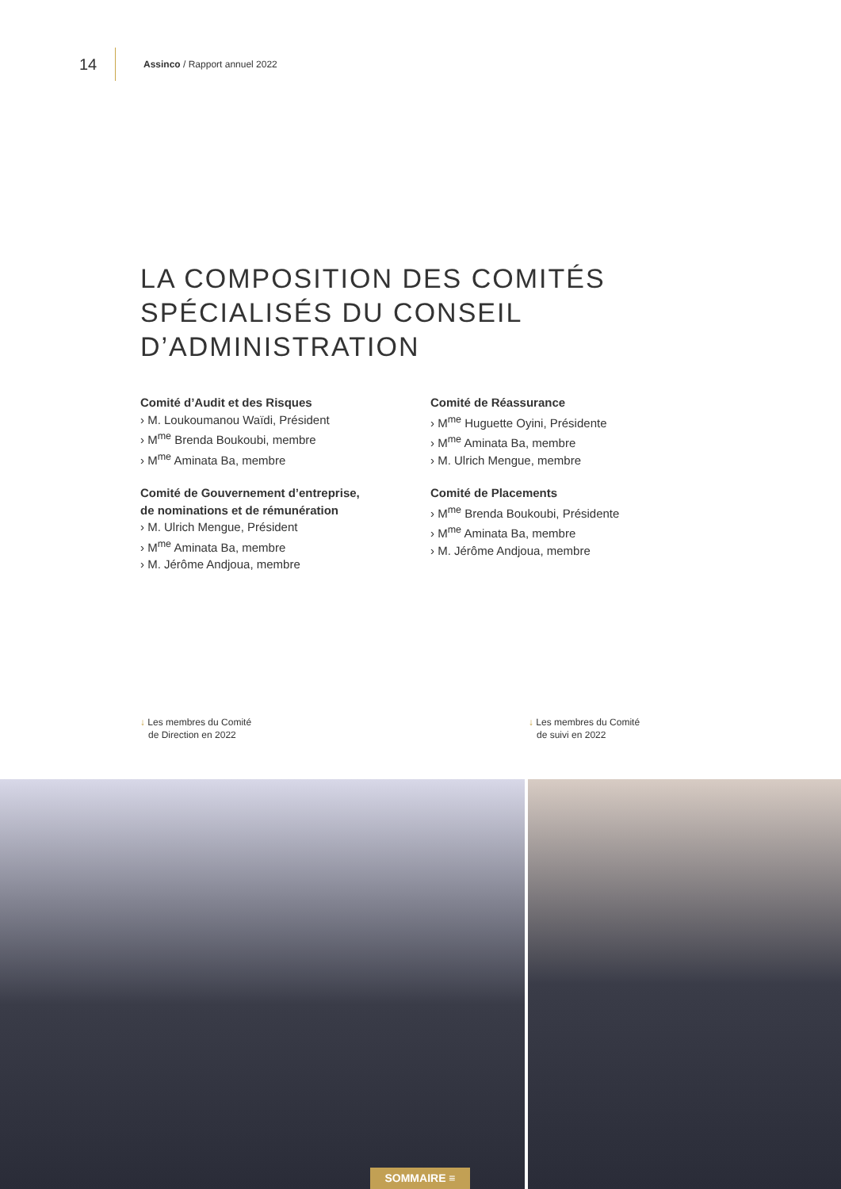14 Assinco / Rapport annuel 2022
LA COMPOSITION DES COMITÉS
SPÉCIALISÉS DU CONSEIL
D’ADMINISTRATION
Comité d’Audit et des Risques
› M. Loukoumanou Waïdi, Président
› M<sup>me</sup> Brenda Boukoubi, membre
› M<sup>me</sup> Aminata Ba, membre
Comité de Gouvernement d’entreprise,
de nominations et de rémunération
› M. Ulrich Mengue, Président
› M<sup>me</sup> Aminata Ba, membre
› M. Jérôme Andjoua, membre
Comité de Réassurance
› M<sup>me</sup> Huguette Oyini, Présidente
› M<sup>me</sup> Aminata Ba, membre
› M. Ulrich Mengue, membre
Comité de Placements
› M<sup>me</sup> Brenda Boukoubi, Présidente
› M<sup>me</sup> Aminata Ba, membre
› M. Jérôme Andjoua, membre
↓ Les membres du Comité
de Direction en 2022
↓ Les membres du Comité
de suivi en 2022
SOMMAIRE ≡